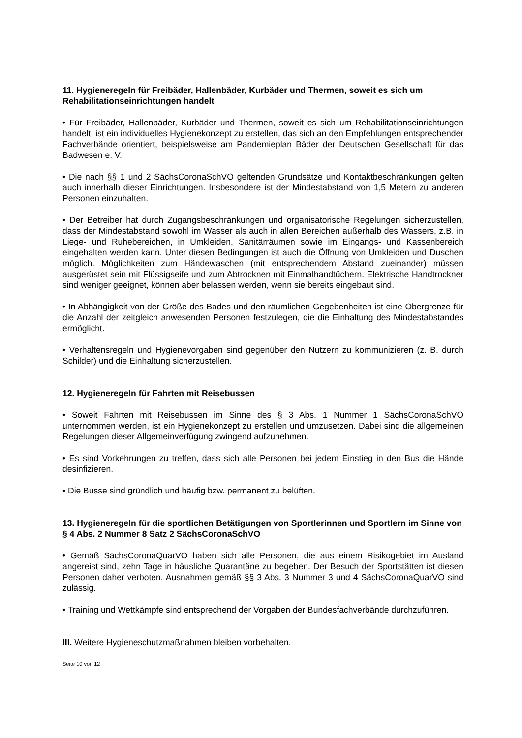11. Hygieneregeln für Freibäder, Hallenbäder, Kurbäder und Thermen, soweit es sich um Rehabilitationseinrichtungen handelt
• Für Freibäder, Hallenbäder, Kurbäder und Thermen, soweit es sich um Rehabilitationseinrichtungen handelt, ist ein individuelles Hygienekonzept zu erstellen, das sich an den Empfehlungen entsprechender Fachverbände orientiert, beispielsweise am Pandemieplan Bäder der Deutschen Gesellschaft für das Badwesen e. V.
• Die nach §§ 1 und 2 SächsCoronaSchVO geltenden Grundsätze und Kontaktbeschränkungen gelten auch innerhalb dieser Einrichtungen. Insbesondere ist der Mindestabstand von 1,5 Metern zu anderen Personen einzuhalten.
• Der Betreiber hat durch Zugangsbeschränkungen und organisatorische Regelungen sicherzustellen, dass der Mindestabstand sowohl im Wasser als auch in allen Bereichen außerhalb des Wassers, z.B. in Liege- und Ruhebereichen, in Umkleiden, Sanitärräumen sowie im Eingangs- und Kassenbereich eingehalten werden kann. Unter diesen Bedingungen ist auch die Öffnung von Umkleiden und Duschen möglich. Möglichkeiten zum Händewaschen (mit entsprechendem Abstand zueinander) müssen ausgerüstet sein mit Flüssigseife und zum Abtrocknen mit Einmalhandtüchern. Elektrische Handtrockner sind weniger geeignet, können aber belassen werden, wenn sie bereits eingebaut sind.
• In Abhängigkeit von der Größe des Bades und den räumlichen Gegebenheiten ist eine Obergrenze für die Anzahl der zeitgleich anwesenden Personen festzulegen, die die Einhaltung des Mindestabstandes ermöglicht.
• Verhaltensregeln und Hygienevorgaben sind gegenüber den Nutzern zu kommunizieren (z. B. durch Schilder) und die Einhaltung sicherzustellen.
12. Hygieneregeln für Fahrten mit Reisebussen
• Soweit Fahrten mit Reisebussen im Sinne des § 3 Abs. 1 Nummer 1 SächsCoronaSchVO unternommen werden, ist ein Hygienekonzept zu erstellen und umzusetzen. Dabei sind die allgemeinen Regelungen dieser Allgemeinverfügung zwingend aufzunehmen.
• Es sind Vorkehrungen zu treffen, dass sich alle Personen bei jedem Einstieg in den Bus die Hände desinfizieren.
• Die Busse sind gründlich und häufig bzw. permanent zu belüften.
13. Hygieneregeln für die sportlichen Betätigungen von Sportlerinnen und Sportlern im Sinne von § 4 Abs. 2 Nummer 8 Satz 2 SächsCoronaSchVO
• Gemäß SächsCoronaQuarVO haben sich alle Personen, die aus einem Risikogebiet im Ausland angereist sind, zehn Tage in häusliche Quarantäne zu begeben. Der Besuch der Sportstätten ist diesen Personen daher verboten. Ausnahmen gemäß §§ 3 Abs. 3 Nummer 3 und 4 SächsCoronaQuarVO sind zulässig.
• Training und Wettkämpfe sind entsprechend der Vorgaben der Bundesfachverbände durchzuführen.
III. Weitere Hygieneschutzmaßnahmen bleiben vorbehalten.
Seite 10 von 12